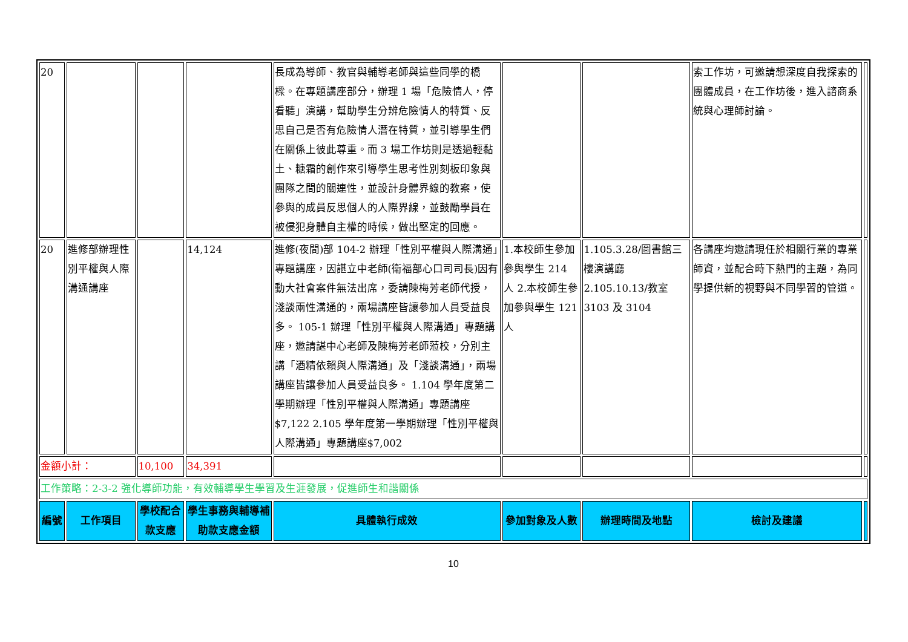| 20 | | | | 長成為導師、教官與輔導老師與這些同學的橋樑。在專題講座部分，辦理 1 場「危險情人，停看聽」演講，幫助學生分辨危險情人的特質、反思自己是否有危險情人潛在特質，並引導學生們在關係上彼此尊重。而 3 場工作坊則是透過輕黏土、糖霜的創作來引導學生思考性別刻板印象與團隊之間的關連性，並設計身體界線的教案，使參與的成員反思個人的人際界線，並鼓勵學員在被侵犯身體自主權的時候，做出堅定的回應。 | | | 索工作坊，可邀請想深度自我探索的團體成員，在工作坊後，進入諮商系統與心理師討論。 | |
| 20 | 進修部辦理性別平權與人際溝通講座 | | 14,124 | 進修(夜間)部 104-2 辦理「性別平權與人際溝通」專題講座，因諶立中老師(衛福部心口司司長)因有動大社會案件無法出席，委請陳梅芳老師代授，淺談兩性溝通的，兩場講座皆讓參加人員受益良多。 105-1 辦理「性別平權與人際溝通」專題講座，邀請諶中心老師及陳梅芳老師蒞校，分別主講「酒精依賴與人際溝通」及「淺談溝通」，兩場講座皆讓參加人員受益良多。 1.104 學年度第二學期辦理「性別平權與人際溝通」專題講座 $7,122 2.105 學年度第一學期辦理「性別平權與人際溝通」專題講座$7,002 | 1.本校師生參加參與學生 214 人 2.本校師生參加參與學生 121 人 | 1.105.3.28/圖書館三樓演講廳 2.105.10.13/教室 3103 及 3104 | 各講座均邀請現任於相關行業的專業師資，並配合時下熱門的主題，為同學提供新的視野與不同學習的管道。 | |
| 金額小計： | | 10,100 | 34,391 | | | | | |
| 工作策略：2-3-2 強化導師功能，有效輔導學生學習及生涯發展，促進師生和諧關係 | | | | | | | | |
| 編號 | 工作項目 | 學校配合款支應 | 學生事務與輔導補助款支應金額 | 具體執行成效 | 參加對象及人數 | 辦理時間及地點 | 檢討及建議 | |
10